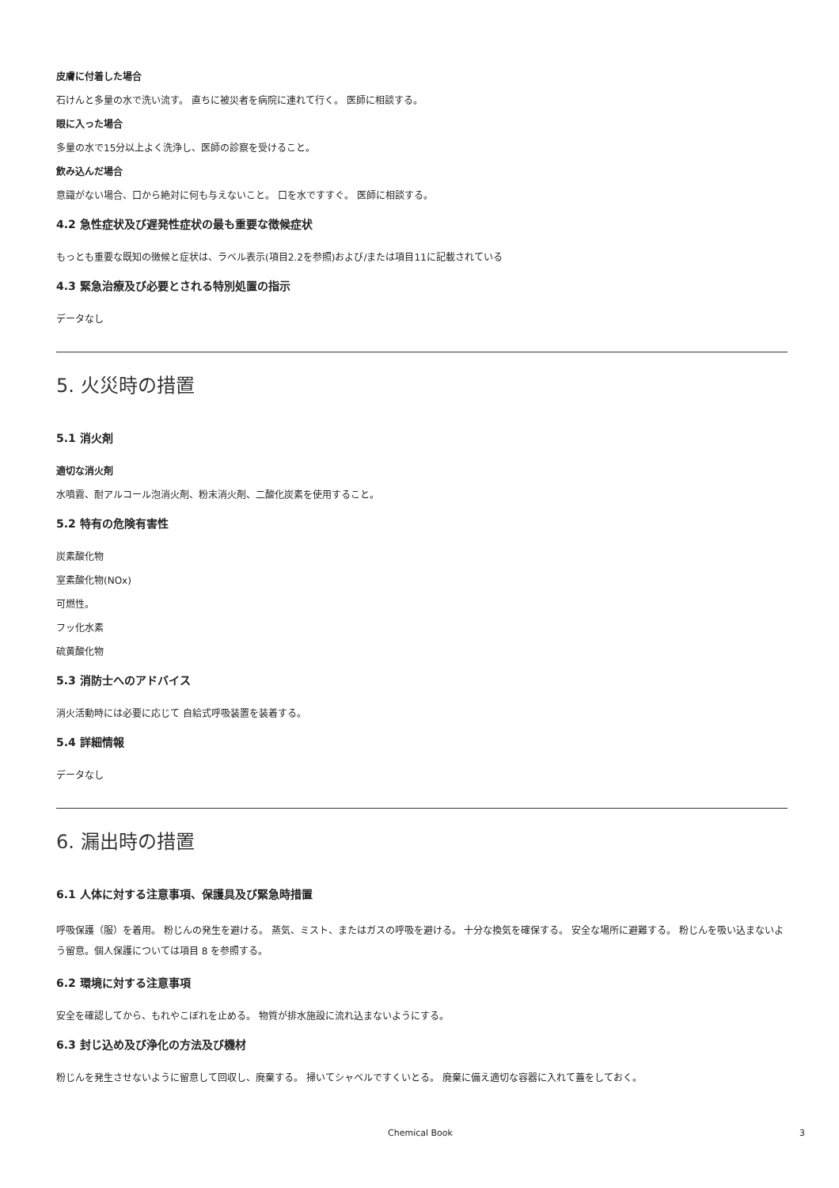皮膚に付着した場合
石けんと多量の水で洗い流す。 直ちに被災者を病院に連れて行く。 医師に相談する。
眼に入った場合
多量の水で15分以上よく洗浄し、医師の診察を受けること。
飲み込んだ場合
意識がない場合、口から絶対に何も与えないこと。 口を水ですすぐ。 医師に相談する。
4.2 急性症状及び遅発性症状の最も重要な徴候症状
もっとも重要な既知の徴候と症状は、ラベル表示(項目2.2を参照)および/または項目11に記載されている
4.3 緊急治療及び必要とされる特別処置の指示
データなし
5. 火災時の措置
5.1 消火剤
適切な消火剤
水噴霧、耐アルコール泡消火剤、粉末消火剤、二酸化炭素を使用すること。
5.2 特有の危険有害性
炭素酸化物
室素酸化物(NOx)
可燃性。
フッ化水素
硫黄酸化物
5.3 消防士へのアドバイス
消火活動時には必要に応じて 自給式呼吸装置を装着する。
5.4 詳細情報
データなし
6. 漏出時の措置
6.1 人体に対する注意事項、保護具及び緊急時措置
呼吸保護（服）を着用。 粉じんの発生を避ける。 蒸気、ミスト、またはガスの呼吸を避ける。 十分な換気を確保する。 安全な場所に避難する。 粉じんを吸い込まないよう留意。個人保護については項目 8 を参照する。
6.2 環境に対する注意事項
安全を確認してから、もれやこぼれを止める。 物質が排水施設に流れ込まないようにする。
6.3 封じ込め及び浄化の方法及び機材
粉じんを発生させないように留意して回収し、廃棄する。 掃いてシャベルですくいとる。 廃棄に備え適切な容器に入れて蓋をしておく。
Chemical Book 3